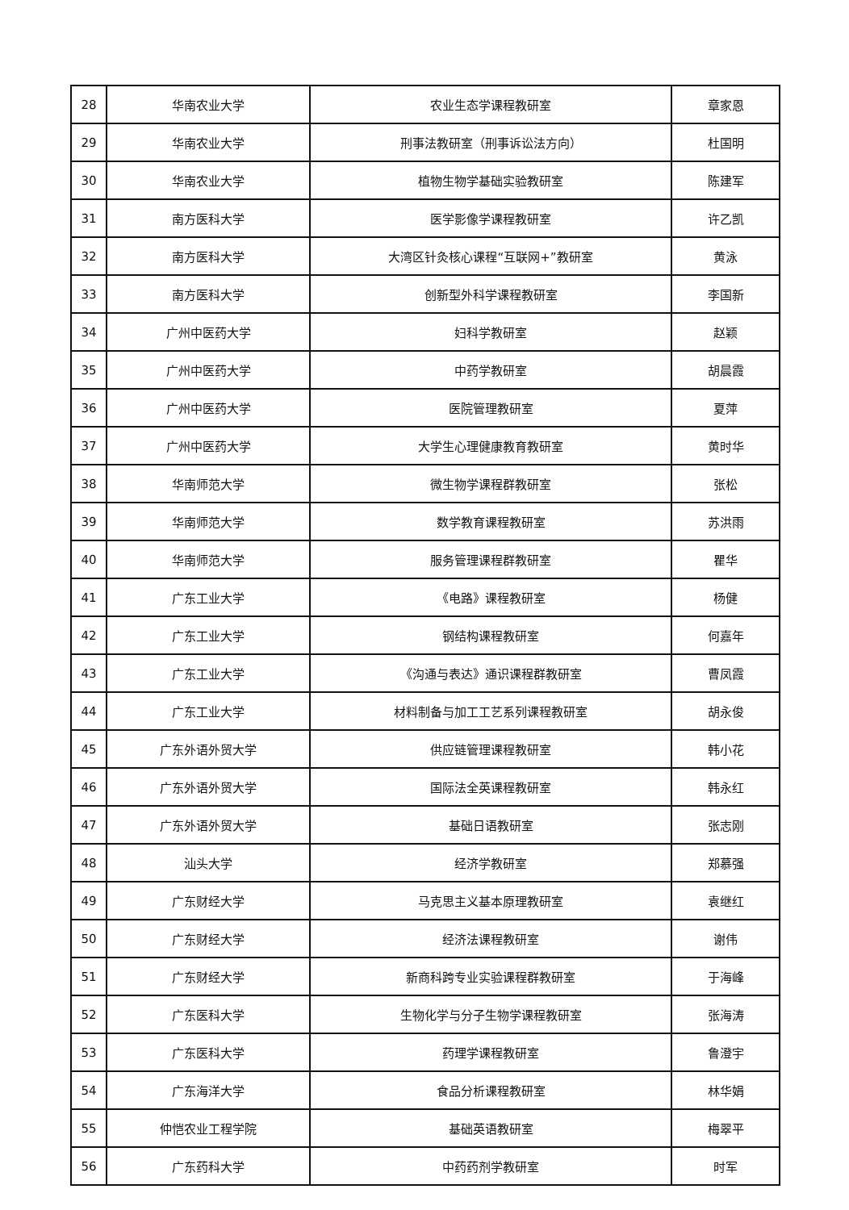| 28 | 华南农业大学 | 农业生态学课程教研室 | 章家恩 |
| 29 | 华南农业大学 | 刑事法教研室（刑事诉讼法方向） | 杜国明 |
| 30 | 华南农业大学 | 植物生物学基础实验教研室 | 陈建军 |
| 31 | 南方医科大学 | 医学影像学课程教研室 | 许乙凯 |
| 32 | 南方医科大学 | 大湾区针灸核心课程“互联网+”教研室 | 黄泳 |
| 33 | 南方医科大学 | 创新型外科学课程教研室 | 李国新 |
| 34 | 广州中医药大学 | 妇科学教研室 | 赵颖 |
| 35 | 广州中医药大学 | 中药学教研室 | 胡晨霞 |
| 36 | 广州中医药大学 | 医院管理教研室 | 夏萍 |
| 37 | 广州中医药大学 | 大学生心理健康教育教研室 | 黄时华 |
| 38 | 华南师范大学 | 微生物学课程群教研室 | 张松 |
| 39 | 华南师范大学 | 数学教育课程教研室 | 苏洪雨 |
| 40 | 华南师范大学 | 服务管理课程群教研室 | 瞿华 |
| 41 | 广东工业大学 | 《电路》课程教研室 | 杨健 |
| 42 | 广东工业大学 | 钢结构课程教研室 | 何嘉年 |
| 43 | 广东工业大学 | 《沟通与表达》通识课程群教研室 | 曹凤霞 |
| 44 | 广东工业大学 | 材料制备与加工工艺系列课程教研室 | 胡永俊 |
| 45 | 广东外语外贸大学 | 供应链管理课程教研室 | 韩小花 |
| 46 | 广东外语外贸大学 | 国际法全英课程教研室 | 韩永红 |
| 47 | 广东外语外贸大学 | 基础日语教研室 | 张志刚 |
| 48 | 汕头大学 | 经济学教研室 | 郑慕强 |
| 49 | 广东财经大学 | 马克思主义基本原理教研室 | 袁继红 |
| 50 | 广东财经大学 | 经济法课程教研室 | 谢伟 |
| 51 | 广东财经大学 | 新商科跨专业实验课程群教研室 | 于海峰 |
| 52 | 广东医科大学 | 生物化学与分子生物学课程教研室 | 张海涛 |
| 53 | 广东医科大学 | 药理学课程教研室 | 鲁澄宇 |
| 54 | 广东海洋大学 | 食品分析课程教研室 | 林华娟 |
| 55 | 仲恺农业工程学院 | 基础英语教研室 | 梅翠平 |
| 56 | 广东药科大学 | 中药药剂学教研室 | 时军 |